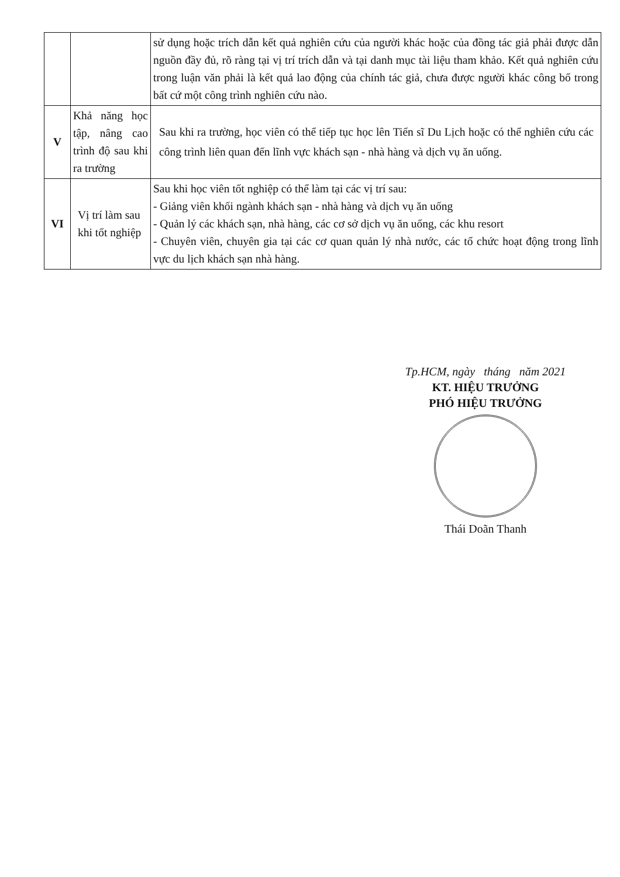| | | sử dụng hoặc trích dẫn kết quả nghiên cứu của người khác hoặc của đồng tác giả phải được dẫn nguồn đầy đủ, rõ ràng tại vị trí trích dẫn và tại danh mục tài liệu tham khảo. Kết quả nghiên cứu trong luận văn phải là kết quả lao động của chính tác giả, chưa được người khác công bố trong bất cứ một công trình nghiên cứu nào. |
| V | Khả năng học tập, nâng cao trình độ sau khi ra trường | Sau khi ra trường, học viên có thể tiếp tục học lên Tiến sĩ Du Lịch hoặc có thể nghiên cứu các công trình liên quan đến lĩnh vực khách sạn - nhà hàng và dịch vụ ăn uống. |
| VI | Vị trí làm sau khi tốt nghiệp | Sau khi học viên tốt nghiệp có thể làm tại các vị trí sau: - Giảng viên khối ngành khách sạn - nhà hàng và dịch vụ ăn uống - Quản lý các khách sạn, nhà hàng, các cơ sở dịch vụ ăn uống, các khu resort - Chuyên viên, chuyên gia tại các cơ quan quản lý nhà nước, các tổ chức hoạt động trong lĩnh vực du lịch khách sạn nhà hàng. |
Tp.HCM, ngày tháng năm 2021
KT. HIỆU TRƯỞNG
PHÓ HIỆU TRƯỞNG
Thái Doãn Thanh